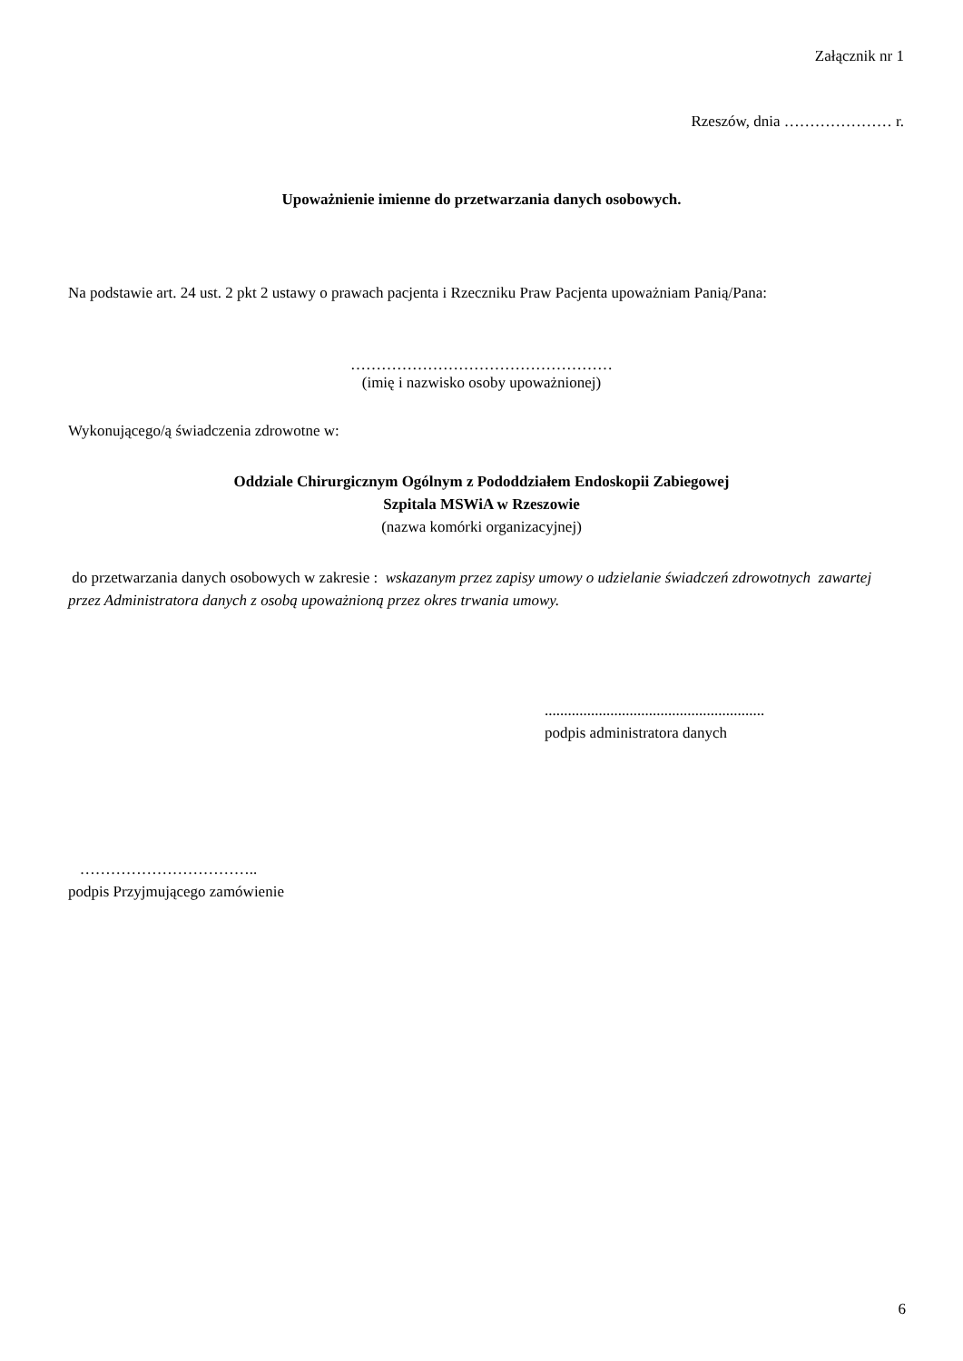Załącznik nr 1
Rzeszów, dnia ………………… r.
Upoważnienie imienne do przetwarzania danych osobowych.
Na podstawie art. 24 ust. 2 pkt 2 ustawy o prawach pacjenta i Rzeczniku Praw Pacjenta upoważniam Panią/Pana:
……………………………………………
(imię i nazwisko osoby upoważnionej)
Wykonującego/ą świadczenia zdrowotne w:
Oddziale Chirurgicznym Ogólnym z Pododdziałem Endoskopii Zabiegowej
Szpitala MSWiA w Rzeszowie
(nazwa komórki organizacyjnej)
do przetwarzania danych osobowych w zakresie : wskazanym przez zapisy umowy o udzielanie świadczeń zdrowotnych zawartej przez Administratora danych z osobą upoważnioną przez okres trwania umowy.
.........................................................
podpis administratora danych
……………………………..
podpis Przyjmującego zamówienie
6